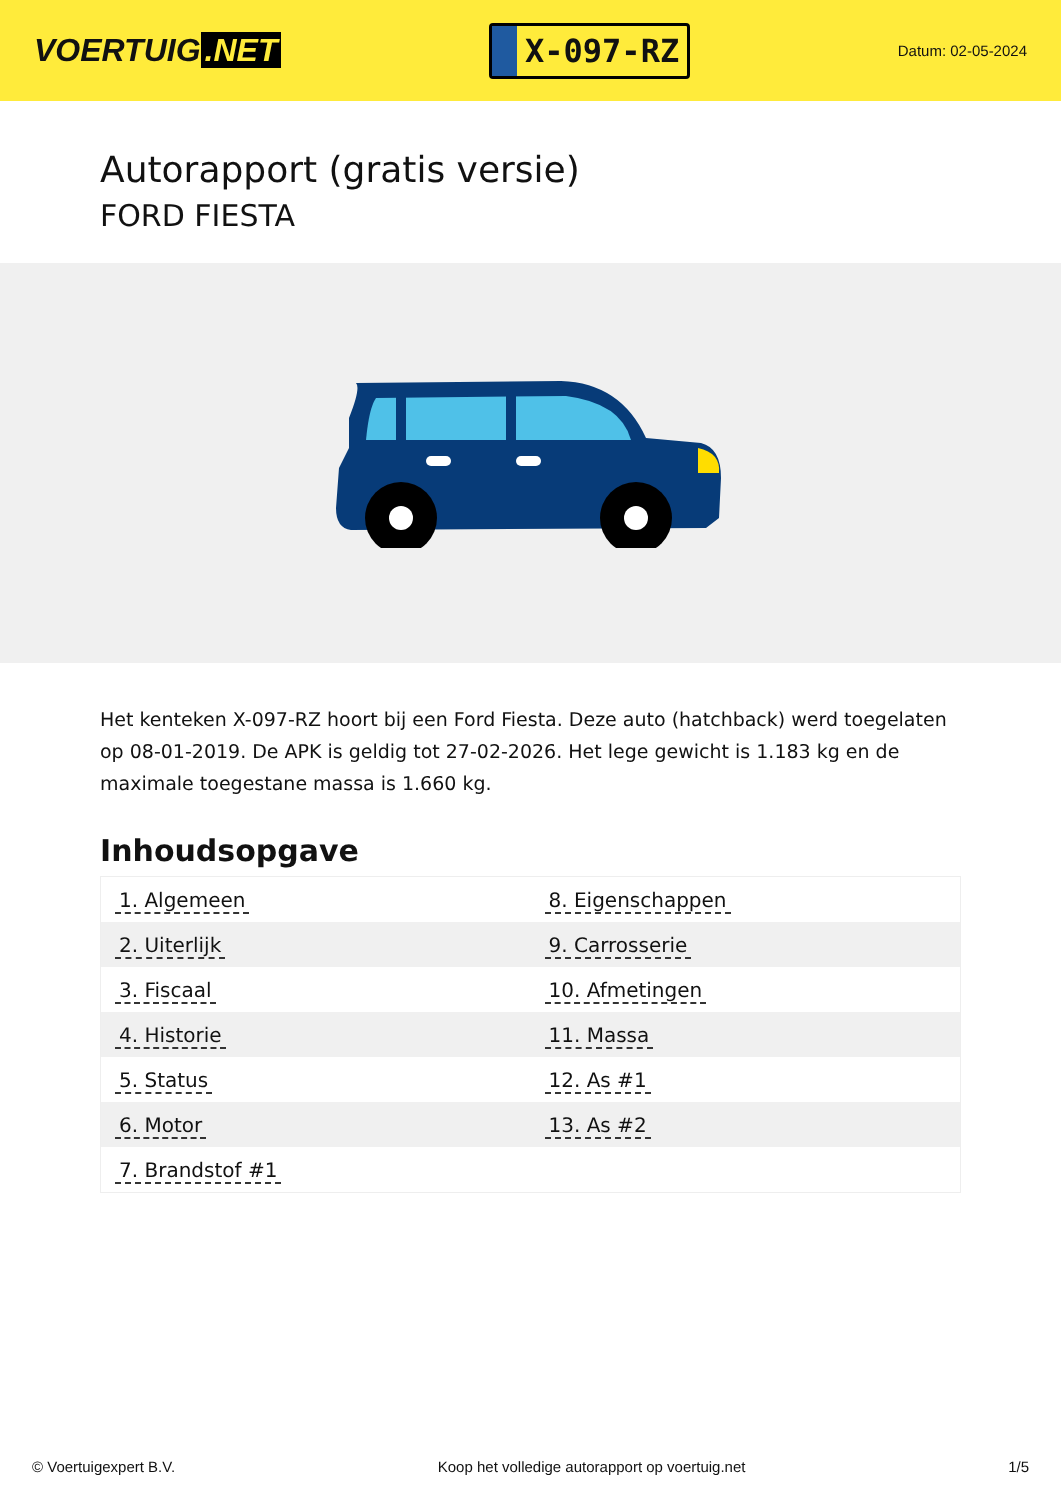VOERTUIG.NET
X-097-RZ
Datum: 02-05-2024
Autorapport (gratis versie)
FORD FIESTA
Het kenteken X-097-RZ hoort bij een Ford Fiesta. Deze auto (hatchback) werd toegelaten op 08-01-2019. De APK is geldig tot 27-02-2026. Het lege gewicht is 1.183 kg en de maximale toegestane massa is 1.660 kg.
Inhoudsopgave
| 1. Algemeen | 8. Eigenschappen |
| 2. Uiterlijk | 9. Carrosserie |
| 3. Fiscaal | 10. Afmetingen |
| 4. Historie | 11. Massa |
| 5. Status | 12. As #1 |
| 6. Motor | 13. As #2 |
| 7. Brandstof #1 | |
© Voertuigexpert B.V. Koop het volledige autorapport op voertuig.net
1/5